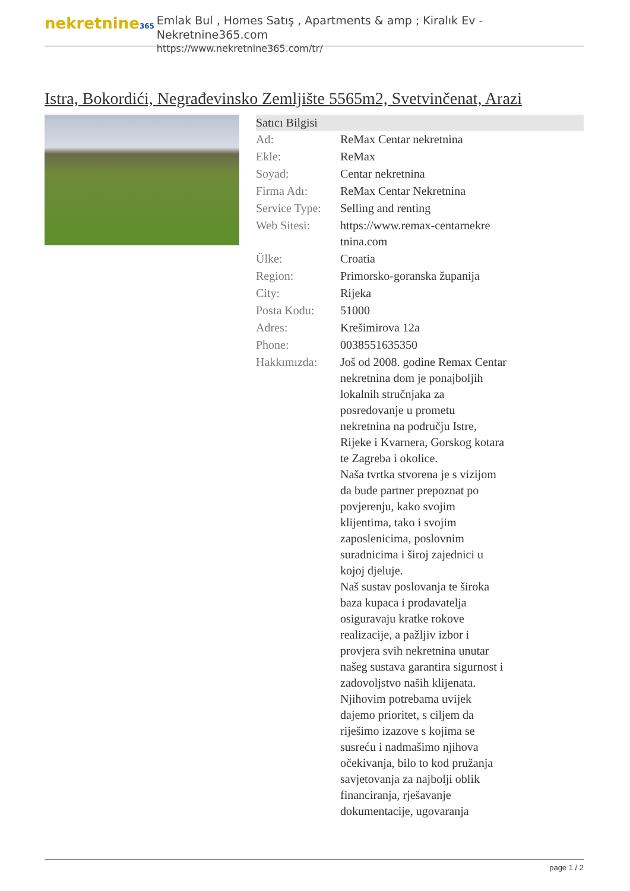nekretnine365
Emlak Bul , Homes Satış , Apartments & amp ; Kiralık Ev - Nekretnine365.com
https://www.nekretnine365.com/tr/
Istra, Bokordići, Negrađevinsko Zemljište 5565m2, Svetvinčenat, Arazi
| Satıcı Bilgisi | | |
| --- | --- | --- |
| Ad: | ReMax Centar nekretnina | |
| Ekle: | ReMax | |
| Soyad: | Centar nekretnina | |
| Firma Adı: | ReMax Centar Nekretnina | |
| Service Type: | Selling and renting | |
| Web Sitesi: | https://www.remax-centarnekre tnina.com | |
| Ülke: | Croatia | |
| Region: | Primorsko-goranska županija | |
| City: | Rijeka | |
| Posta Kodu: | 51000 | |
| Adres: | Krešimirova 12a | |
| Phone: | 0038551635350 | |
| Hakkımızda: | Još od 2008. godine Remax Centar nekretnina dom je ponajboljih lokalnih stručnjaka za posredovanje u prometu nekretnina na području Istre, Rijeke i Kvarnera, Gorskog kotara te Zagreba i okolice. Naša tvrtka stvorena je s vizijom da bude partner prepoznat po povjerenju, kako svojim klijentima, tako i svojim zaposlenicima, poslovnim suradnicima i široj zajednici u kojoj djeluje. Naš sustav poslovanja te široka baza kupaca i prodavatelja osiguravaju kratke rokove realizacije, a pažljiv izbor i provjera svih nekretnina unutar našeg sustava garantira sigurnost i zadovoljstvo naših klijenata. Njihovim potrebama uvijek dajemo prioritet, s ciljem da riješimo izazove s kojima se susreću i nadmašimo njihova očekivanja, bilo to kod pružanja savjetovanja za najbolji oblik financiranja, rješavanje dokumentacije, ugovaranja | |
page 1 / 2